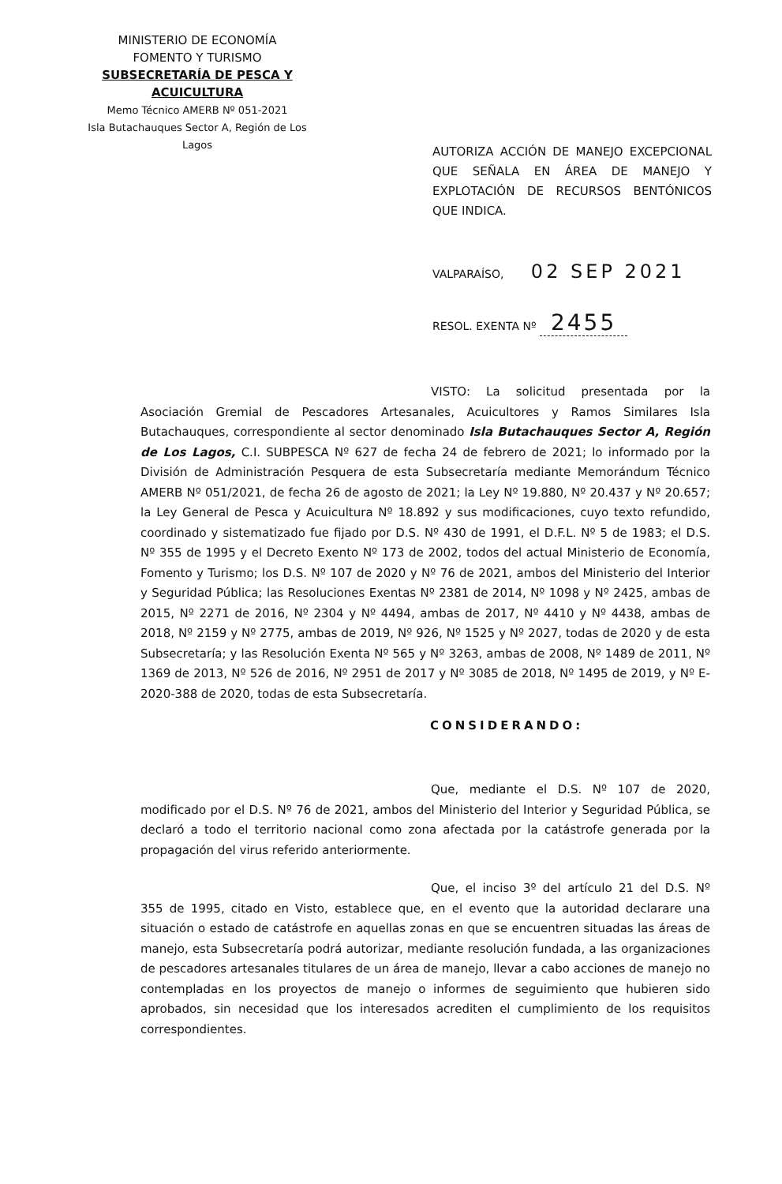MINISTERIO DE ECONOMÍA
FOMENTO Y TURISMO
SUBSECRETARÍA DE PESCA Y ACUICULTURA
Memo Técnico AMERB Nº 051-2021
Isla Butachauques Sector A, Región de Los Lagos
AUTORIZA ACCIÓN DE MANEJO EXCEPCIONAL QUE SEÑALA EN ÁREA DE MANEJO Y EXPLOTACIÓN DE RECURSOS BENTÓNICOS QUE INDICA.
VALPARAÍSO, 02 SEP 2021
RESOL. EXENTA Nº 2455
VISTO: La solicitud presentada por la Asociación Gremial de Pescadores Artesanales, Acuicultores y Ramos Similares Isla Butachauques, correspondiente al sector denominado Isla Butachauques Sector A, Región de Los Lagos, C.I. SUBPESCA Nº 627 de fecha 24 de febrero de 2021; lo informado por la División de Administración Pesquera de esta Subsecretaría mediante Memorándum Técnico AMERB Nº 051/2021, de fecha 26 de agosto de 2021; la Ley Nº 19.880, Nº 20.437 y Nº 20.657; la Ley General de Pesca y Acuicultura Nº 18.892 y sus modificaciones, cuyo texto refundido, coordinado y sistematizado fue fijado por D.S. Nº 430 de 1991, el D.F.L. Nº 5 de 1983; el D.S. Nº 355 de 1995 y el Decreto Exento Nº 173 de 2002, todos del actual Ministerio de Economía, Fomento y Turismo; los D.S. Nº 107 de 2020 y Nº 76 de 2021, ambos del Ministerio del Interior y Seguridad Pública; las Resoluciones Exentas Nº 2381 de 2014, Nº 1098 y Nº 2425, ambas de 2015, Nº 2271 de 2016, Nº 2304 y Nº 4494, ambas de 2017, Nº 4410 y Nº 4438, ambas de 2018, Nº 2159 y Nº 2775, ambas de 2019, Nº 926, Nº 1525 y Nº 2027, todas de 2020 y de esta Subsecretaría; y las Resolución Exenta Nº 565 y Nº 3263, ambas de 2008, Nº 1489 de 2011, Nº 1369 de 2013, Nº 526 de 2016, Nº 2951 de 2017 y Nº 3085 de 2018, Nº 1495 de 2019, y Nº E-2020-388 de 2020, todas de esta Subsecretaría.
CONSIDERANDO:
Que, mediante el D.S. Nº 107 de 2020, modificado por el D.S. Nº 76 de 2021, ambos del Ministerio del Interior y Seguridad Pública, se declaró a todo el territorio nacional como zona afectada por la catástrofe generada por la propagación del virus referido anteriormente.
Que, el inciso 3º del artículo 21 del D.S. Nº 355 de 1995, citado en Visto, establece que, en el evento que la autoridad declarare una situación o estado de catástrofe en aquellas zonas en que se encuentren situadas las áreas de manejo, esta Subsecretaría podrá autorizar, mediante resolución fundada, a las organizaciones de pescadores artesanales titulares de un área de manejo, llevar a cabo acciones de manejo no contempladas en los proyectos de manejo o informes de seguimiento que hubieren sido aprobados, sin necesidad que los interesados acrediten el cumplimiento de los requisitos correspondientes.